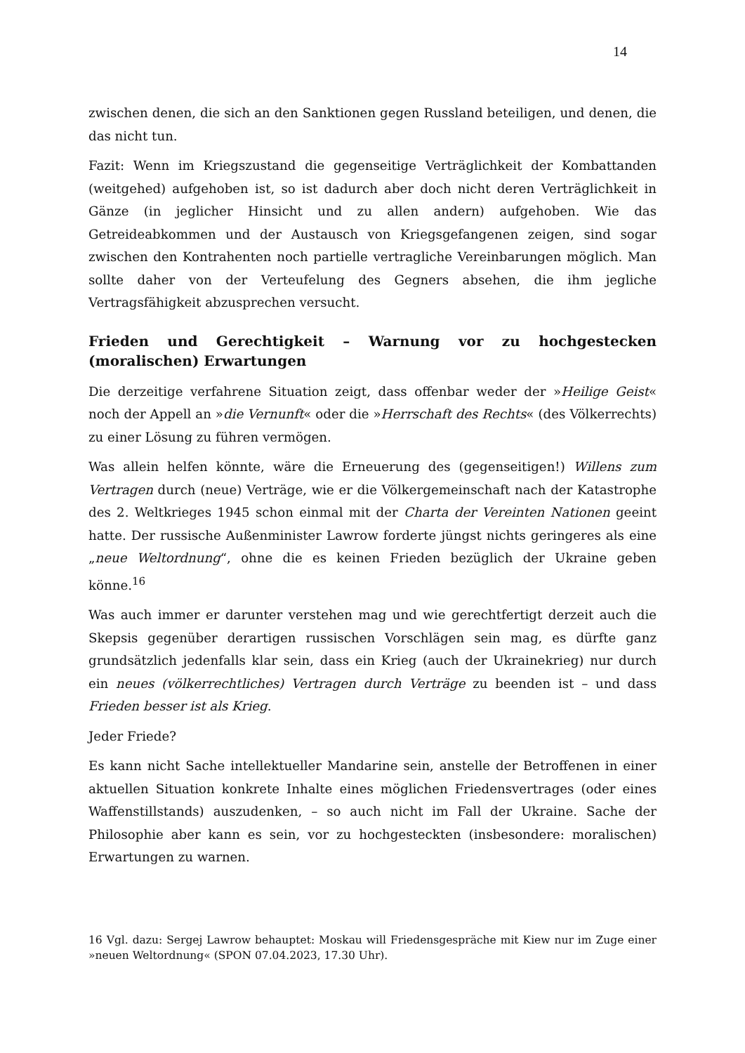14
zwischen denen, die sich an den Sanktionen gegen Russland beteiligen, und denen, die das nicht tun.
Fazit: Wenn im Kriegszustand die gegenseitige Verträglichkeit der Kombattanden (weitgehed) aufgehoben ist, so ist dadurch aber doch nicht deren Verträglichkeit in Gänze (in jeglicher Hinsicht und zu allen andern) aufgehoben. Wie das Getreideabkommen und der Austausch von Kriegsgefangenen zeigen, sind sogar zwischen den Kontrahenten noch partielle vertragliche Vereinbarungen möglich. Man sollte daher von der Verteufelung des Gegners absehen, die ihm jegliche Vertragsfähigkeit abzusprechen versucht.
Frieden und Gerechtigkeit – Warnung vor zu hochgestecken (moralischen) Erwartungen
Die derzeitige verfahrene Situation zeigt, dass offenbar weder der »Heilige Geist« noch der Appell an »die Vernunft« oder die »Herrschaft des Rechts« (des Völkerrechts) zu einer Lösung zu führen vermögen.
Was allein helfen könnte, wäre die Erneuerung des (gegenseitigen!) Willens zum Vertragen durch (neue) Verträge, wie er die Völkergemeinschaft nach der Katastrophe des 2. Weltkrieges 1945 schon einmal mit der Charta der Vereinten Nationen geeint hatte. Der russische Außenminister Lawrow forderte jüngst nichts geringeres als eine „neue Weltordnung“, ohne die es keinen Frieden bezüglich der Ukraine geben könne.<sup>16</sup>
Was auch immer er darunter verstehen mag und wie gerechtfertigt derzeit auch die Skepsis gegenüber derartigen russischen Vorschlägen sein mag, es dürfte ganz grundsätzlich jedenfalls klar sein, dass ein Krieg (auch der Ukrainekrieg) nur durch ein neues (völkerrechtliches) Vertragen durch Verträge zu beenden ist – und dass Frieden besser ist als Krieg.
Jeder Friede?
Es kann nicht Sache intellektueller Mandarine sein, anstelle der Betroffenen in einer aktuellen Situation konkrete Inhalte eines möglichen Friedensvertrages (oder eines Waffenstillstands) auszudenken, – so auch nicht im Fall der Ukraine. Sache der Philosophie aber kann es sein, vor zu hochgesteckten (insbesondere: moralischen) Erwartungen zu warnen.
16 Vgl. dazu: Sergej Lawrow behauptet: Moskau will Friedensgespräche mit Kiew nur im Zuge einer »neuen Weltordnung« (SPON 07.04.2023, 17.30 Uhr).